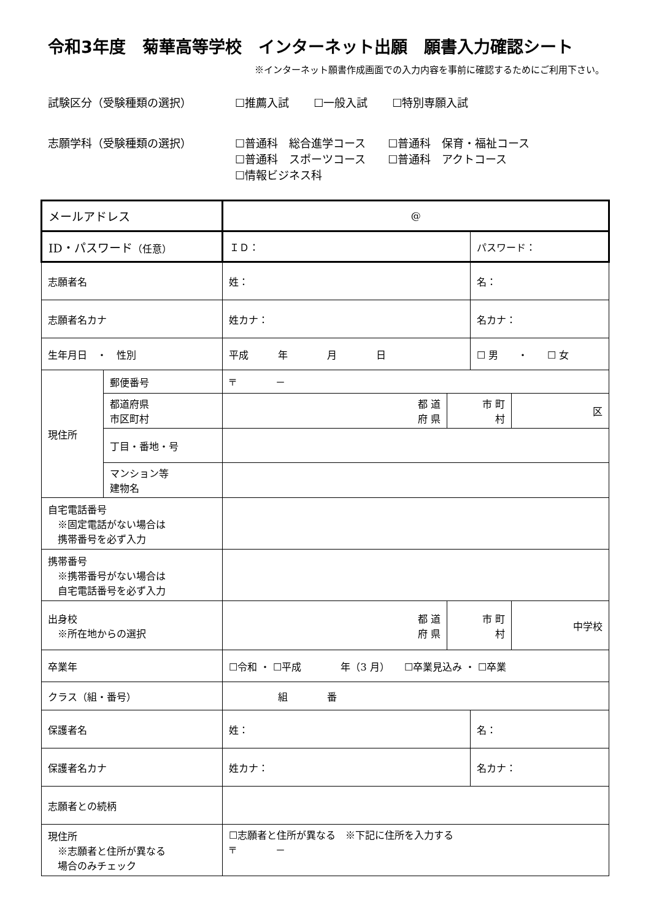令和3年度　菊華高等学校　インターネット出願　願書入力確認シート
※インターネット願書作成画面での入力内容を事前に確認するためにご利用下さい。
試験区分（受験種類の選択） ☐推薦入試 ☐一般入試 ☐特別専願入試
志願学科（受験種類の選択） ☐普通科　総合進学コース　　☐普通科　保育・福祉コース
☐普通科　スポーツコース　　☐普通科　アクトコース
☐情報ビジネス科
| メールアドレス | | @ | | | |
| ID・パスワード （任意） | | ＩＤ： | | パスワード： | |
| 志願者名 | | 姓： | | 名： | |
| 志願者名カナ | | 姓カナ： | | 名カナ： | |
| 生年月日 ・ 性別 | | 平成 年 月 日 | | ☐ 男 ・ ☐ 女 | |
| 現住所 | 郵便番号 | 〒 － | | | |
| | 都道府県 市区町村 | 都 道 府 県 | 市 町 村 | | 区 |
| | 丁目・番地・号 | | | | |
| | マンション等 建物名 | | | | |
| 自宅電話番号 ※固定電話がない場合は 携帯番号を必ず入力 | | | | | |
| 携帯番号 ※携帯番号がない場合は 自宅電話番号を必ず入力 | | | | | |
| 出身校 ※所在地からの選択 | | 都 道 府 県 | 市 町 村 | | 中学校 |
| 卒業年 | | ☐令和 ・ ☐平成 年（3 月） ☐卒業見込み ・ ☐卒業 | | | |
| クラス（組・番号） | | 組 番 | | | |
| 保護者名 | | 姓： | | 名： | |
| 保護者名カナ | | 姓カナ： | | 名カナ： | |
| 志願者との続柄 | | | | | |
| 現住所 ※志願者と住所が異なる 場合のみチェック | | ☐志願者と住所が異なる ※下記に住所を入力する 〒 － | | | |